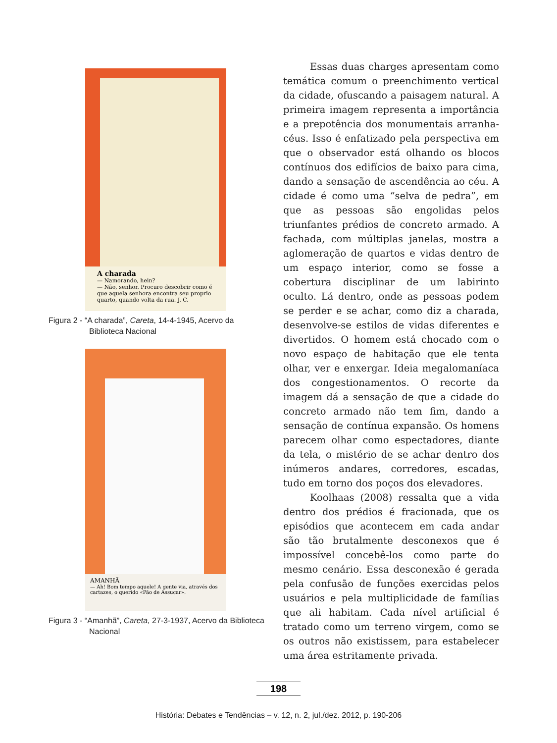A charada
— Namorando, hein?
— Não, senhor. Procuro descobrir como é que aquela senhora encontra seu proprio quarto, quando volta da rua. J. C.
Figura 2 - “A charada”, Careta, 14-4-1945, Acervo da Biblioteca Nacional
AMANHÃ
— Ah! Bom tempo aquele! A gente via, através dos cartazes, o querido «Pão de Assucar».
Figura 3 - “Amanhã”, Careta, 27-3-1937, Acervo da Biblioteca Nacional
Essas duas charges apresentam como temática comum o preenchimento vertical da cidade, ofuscando a paisagem natural. A primeira imagem representa a importância e a prepotência dos monumentais arranha-céus. Isso é enfatizado pela perspectiva em que o observador está olhando os blocos contínuos dos edifícios de baixo para cima, dando a sensação de ascendência ao céu. A cidade é como uma “selva de pedra”, em que as pessoas são engolidas pelos triunfantes prédios de concreto armado. A fachada, com múltiplas janelas, mostra a aglomeração de quartos e vidas dentro de um espaço interior, como se fosse a cobertura disciplinar de um labirinto oculto. Lá dentro, onde as pessoas podem se perder e se achar, como diz a charada, desenvolve-se estilos de vidas diferentes e divertidos. O homem está chocado com o novo espaço de habitação que ele tenta olhar, ver e enxergar. Ideia megalomaníaca dos congestionamentos. O recorte da imagem dá a sensação de que a cidade do concreto armado não tem fim, dando a sensação de contínua expansão. Os homens parecem olhar como espectadores, diante da tela, o mistério de se achar dentro dos inúmeros andares, corredores, escadas, tudo em torno dos poços dos elevadores.
Koolhaas (2008) ressalta que a vida dentro dos prédios é fracionada, que os episódios que acontecem em cada andar são tão brutalmente desconexos que é impossível concebê-los como parte do mesmo cenário. Essa desconexão é gerada pela confusão de funções exercidas pelos usuários e pela multiplicidade de famílias que ali habitam. Cada nível artificial é tratado como um terreno virgem, como se os outros não existissem, para estabelecer uma área estritamente privada.
198
História: Debates e Tendências – v. 12, n. 2, jul./dez. 2012, p. 190-206